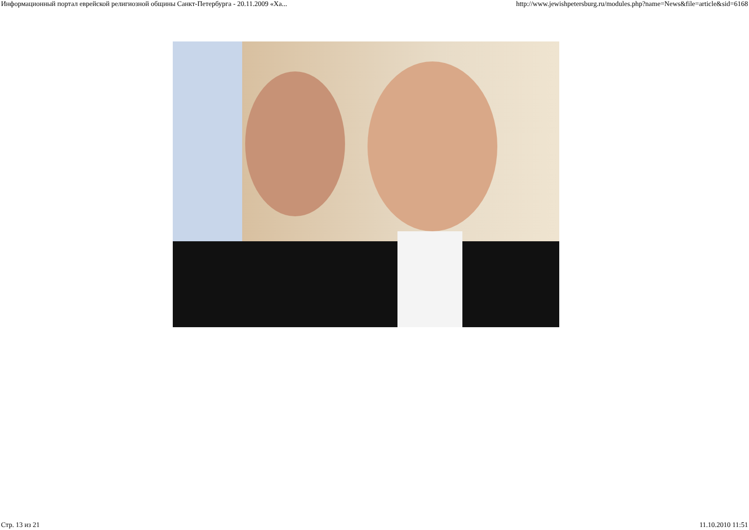Информационный портал еврейской религиозной общины Санкт-Петербурга - 20.11.2009 «Ха... http://www.jewishpetersburg.ru/modules.php?name=News&file=article&sid=6168
Стр. 13 из 21 11.10.2010 11:51